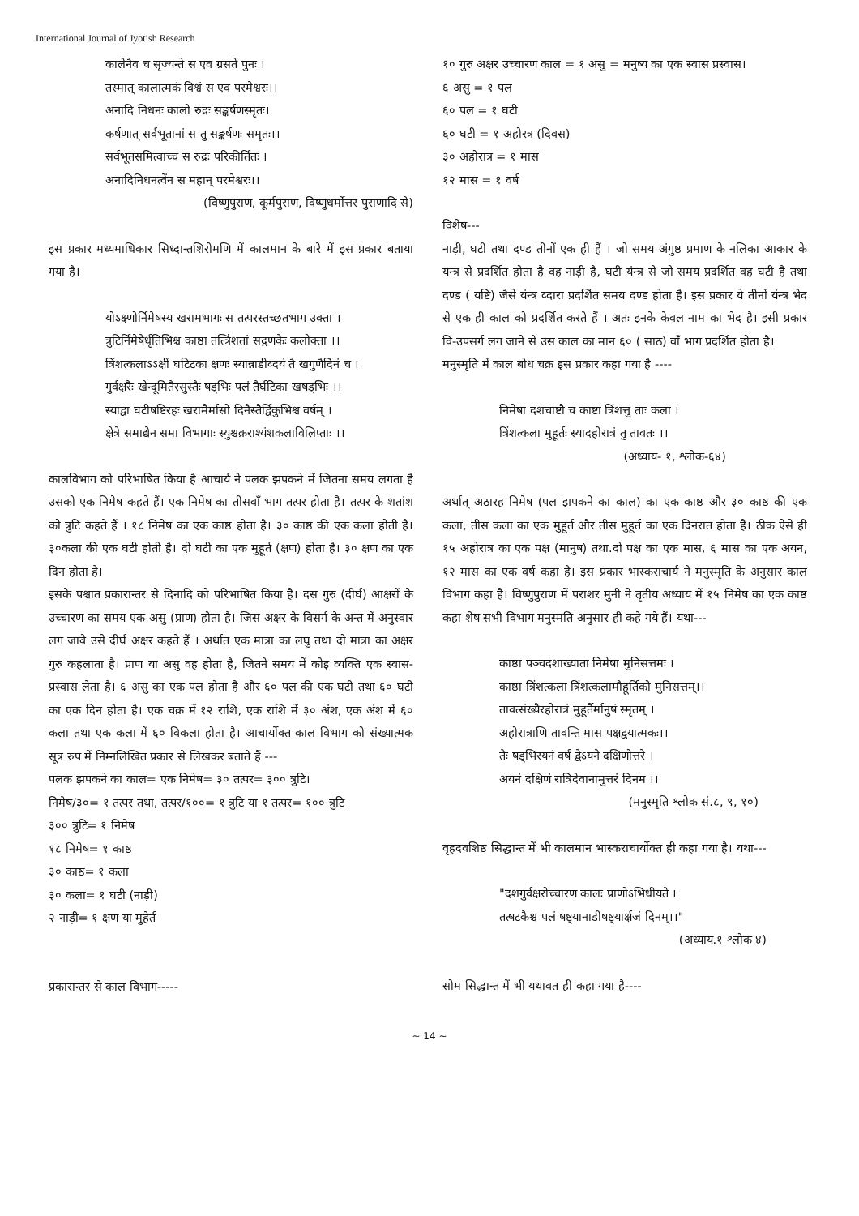International Journal of Jyotish Research
कालेनैव च सृज्यन्ते स एव ग्रसते पुनः ।
तस्मात् कालात्मकं विश्वं स एव परमेश्वरः।।
अनादि निधनः कालो रुद्रः सङ्कर्षणस्मृतः।
कर्षणात् सर्वभूतानां स तु सङ्कर्षणः समृतः।।
सर्वभूतसमित्वाच्च स रुद्रः परिकीर्तितः ।
अनादिनिधनत्वेंन स महान् परमेश्वरः।।
(विष्णुपुराण, कूर्मपुराण, विष्णुधर्मोत्तर पुराणादि से)
इस प्रकार मध्यमाधिकार सिध्दान्तशिरोमणि में कालमान के बारे में इस प्रकार बताया गया है।
योऽक्ष्णोर्निमेषस्य खरामभागः स तत्परस्तच्छतभाग उक्ता ।
त्रुटिर्निमेषैर्धृतिभिश्च काष्ठा तत्त्रिंशतां सद्गणकैः कलोक्ता ।।
त्रिंशत्कलाऽऽक्षीं घटिटका क्षणः स्यान्नाडीव्दयं तै खगुणैर्दिनं च ।
गुर्वक्षरैः खेन्दूमितैरसुस्तैः षड्भिः पलं तैर्घटिका खषड्भिः ।।
स्याद्वा घटीषष्टिरहः खरामैर्मासो दिनैस्तैर्द्विकुभिश्च वर्षम् ।
क्षेत्रे समाद्येन समा विभागाः स्युश्चक्रराश्यंशकलाविलिप्ताः ।।
कालविभाग को परिभाषित किया है आचार्य ने पलक झपकने में जितना समय लगता है उसको एक निमेष कहते हैं। एक निमेष का तीसवाँ भाग तत्पर होता है। तत्पर के शतांश को त्रुटि कहते हैं । १८ निमेष का एक काष्ठ होता है। ३० काष्ठ की एक कला होती है। ३०कला की एक घटी होती है। दो घटी का एक मुहूर्त (क्षण) होता है। ३० क्षण का एक दिन होता है।
इसके पश्चात प्रकारान्तर से दिनादि को परिभाषित किया है। दस गुरु (दीर्घ) आक्षरों के उच्चारण का समय एक असु (प्राण) होता है। जिस अक्षर के विसर्ग के अन्त में अनुस्वार लग जावे उसे दीर्घ अक्षर कहते हैं । अर्थात एक मात्रा का लघु तथा दो मात्रा का अक्षर गुरु कहलाता है। प्राण या असु वह होता है, जितने समय में कोइ व्यक्ति एक स्वास-प्रस्वास लेता है। ६ असु का एक पल होता है और ६० पल की एक घटी तथा ६० घटी का एक दिन होता है। एक चक्र में १२ राशि, एक राशि में ३० अंश, एक अंश में ६० कला तथा एक कला में ६० विकला होता है। आचार्योक्त काल विभाग को संख्यात्मक सूत्र रुप में निम्नलिखित प्रकार से लिखकर बताते हैं ---
पलक झपकने का काल= एक निमेष= ३० तत्पर= ३०० त्रुटि।
निमेष/३०= १ तत्पर तथा, तत्पर/१००= १ त्रुटि या १ तत्पर= १०० त्रुटि
३०० त्रुटि= १ निमेष
१८ निमेष= १ काष्ठ
३० काष्ठ= १ कला
३० कला= १ घटी (नाड़ी)
२ नाड़ी= १ क्षण या मुहेर्त
प्रकारान्तर से काल विभाग-----
१० गुरु अक्षर उच्चारण काल = १ असु = मनुष्य का एक स्वास प्रस्वास।
६ असु = १ पल
६० पल = १ घटी
६० घटी = १ अहोरत्र (दिवस)
३० अहोरात्र = १ मास
१२ मास = १ वर्ष
विशेष---
नाड़ी, घटी तथा दण्ड तीनों एक ही हैं । जो समय अंगुष्ठ प्रमाण के नलिका आकार के यन्त्र से प्रदर्शित होता है वह नाड़ी है, घटी यंन्त्र से जो समय प्रदर्शित वह घटी है तथा दण्ड ( यष्टि) जैसे यंन्त्र व्दारा प्रदर्शित समय दण्ड होता है। इस प्रकार ये तीनों यंन्त्र भेद से एक ही काल को प्रदर्शित करते हैं । अतः इनके केवल नाम का भेद है। इसी प्रकार वि-उपसर्ग लग जाने से उस काल का मान ६० ( साठ) वाँ भाग प्रदर्शित होता है।
मनुस्मृति में काल बोध चक्र इस प्रकार कहा गया है ----
निमेषा दशचाष्टौ च काष्टा त्रिंशत्तु ताः कला ।
त्रिंशत्कला मुहूर्तः स्यादहोरात्रं तु तावतः ।।
(अध्याय- १, श्लोक-६४)
अर्थात् अठारह निमेष (पल झपकने का काल) का एक काष्ठ और ३० काष्ठ की एक कला, तीस कला का एक मुहूर्त और तीस मुहूर्त का एक दिनरात होता है। ठीक ऐसे ही १५ अहोरात्र का एक पक्ष (मानुष) तथा.दो पक्ष का एक मास, ६ मास का एक अयन, १२ मास का एक वर्ष कहा है। इस प्रकार भास्कराचार्य ने मनुस्मृति के अनुसार काल विभाग कहा है। विष्णुपुराण में पराशर मुनी ने तृतीय अध्याय में १५ निमेष का एक काष्ठ कहा शेष सभी विभाग मनुस्मति अनुसार ही कहे गये हैं। यथा---
काष्ठा पञ्चदशाख्याता निमेषा मुनिसत्तमः ।
काष्ठा त्रिंशत्कला त्रिंशत्कलामौहूर्तिको मुनिसत्तम्।।
तावत्संख्यैरहोरात्रं मुहूर्तैर्मानुषं स्मृतम् ।
अहोरात्राणि तावन्ति मास पक्षद्वयात्मकः।।
तैः षड्भिरयनं वर्षं द्वेऽयने दक्षिणोत्तरे ।
अयनं दक्षिणं रात्रिदेवानामुत्तरं दिनम ।।
(मनुस्मृति श्लोक सं.८, ९, १०)
वृहदवशिष्ठ सिद्धान्त में भी कालमान भास्कराचार्योक्त ही कहा गया है। यथा---
"दशगुर्वक्षरोच्चारण कालः प्राणोऽभिधीयते ।
तत्षटकैश्च पलं षष्ट्यानाडीषष्ट्यार्क्षजं दिनम्।।"
(अध्याय.१ श्लोक ४)
सोम सिद्धान्त में भी यथावत ही कहा गया है----
~ 14 ~